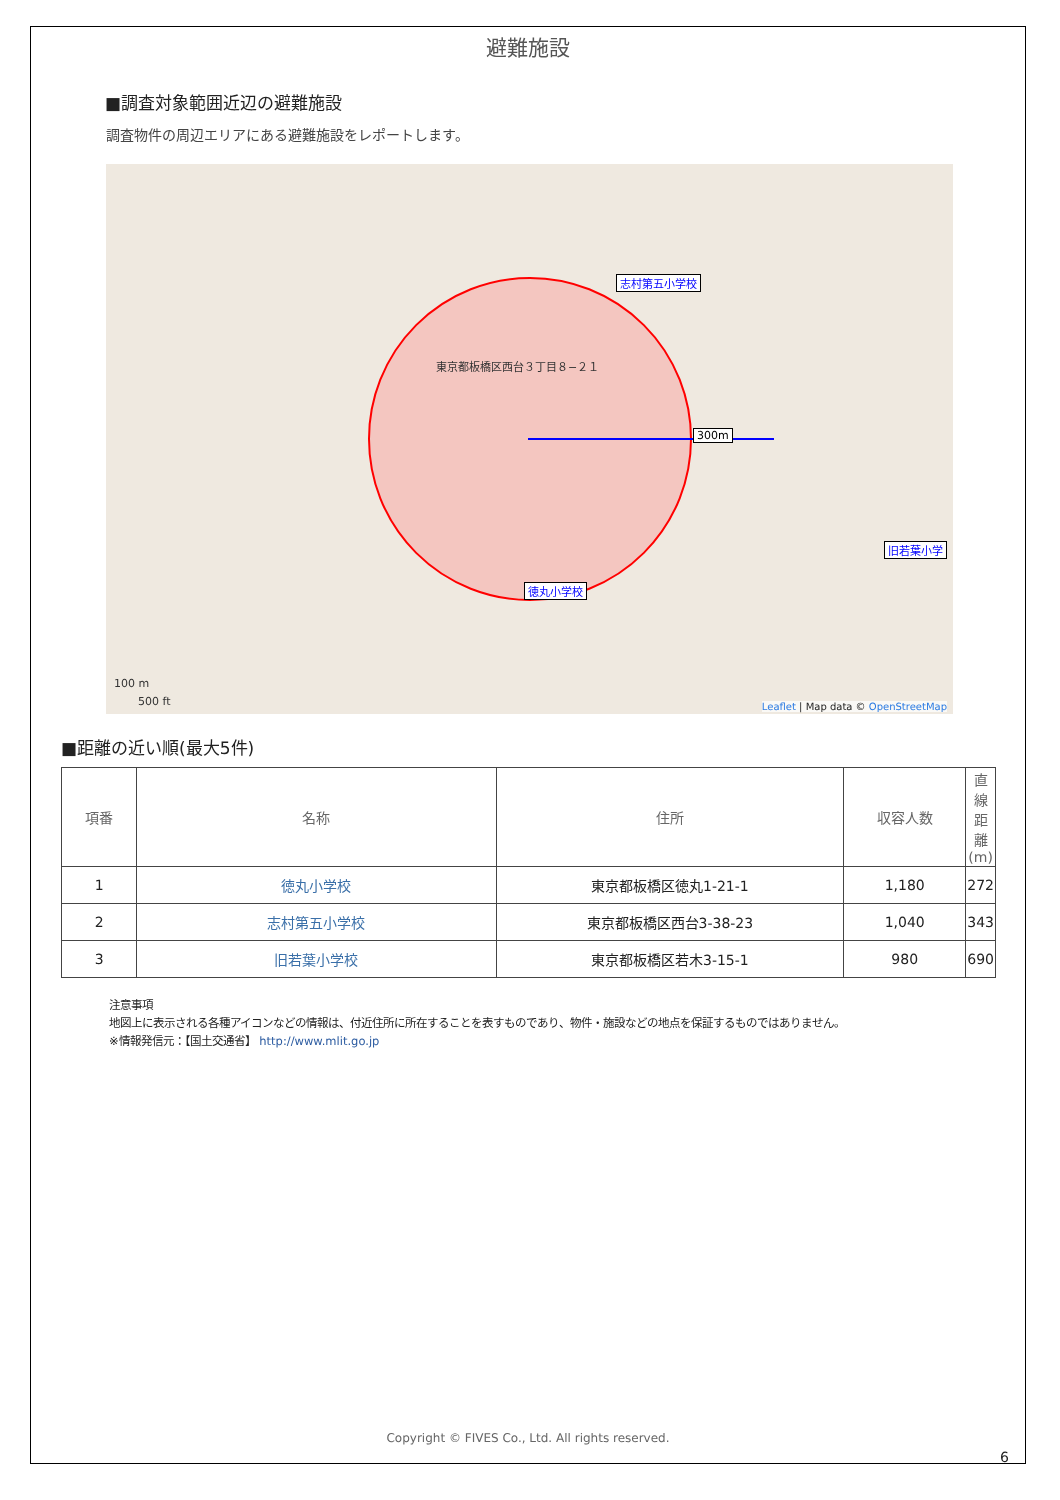避難施設
■調査対象範囲近辺の避難施設
調査物件の周辺エリアにある避難施設をレポートします。
東京都板橋区西台３丁目８−２１
300m
志村第五小学校
徳丸小学校
旧若葉小学
100 m
500 ft
Leaflet | Map data © OpenStreetMap
■距離の近い順(最大5件)
| 項番 | 名称 | 住所 | 収容人数 | 直線距離(m) |
| --- | --- | --- | --- | --- |
| 1 | 徳丸小学校 | 東京都板橋区徳丸1-21-1 | 1,180 | 272 |
| 2 | 志村第五小学校 | 東京都板橋区西台3-38-23 | 1,040 | 343 |
| 3 | 旧若葉小学校 | 東京都板橋区若木3-15-1 | 980 | 690 |
注意事項
地図上に表示される各種アイコンなどの情報は、付近住所に所在することを表すものであり、物件・施設などの地点を保証するものではありません。
※情報発信元：【国土交通省】 http://www.mlit.go.jp
Copyright © FIVES Co., Ltd. All rights reserved.
6